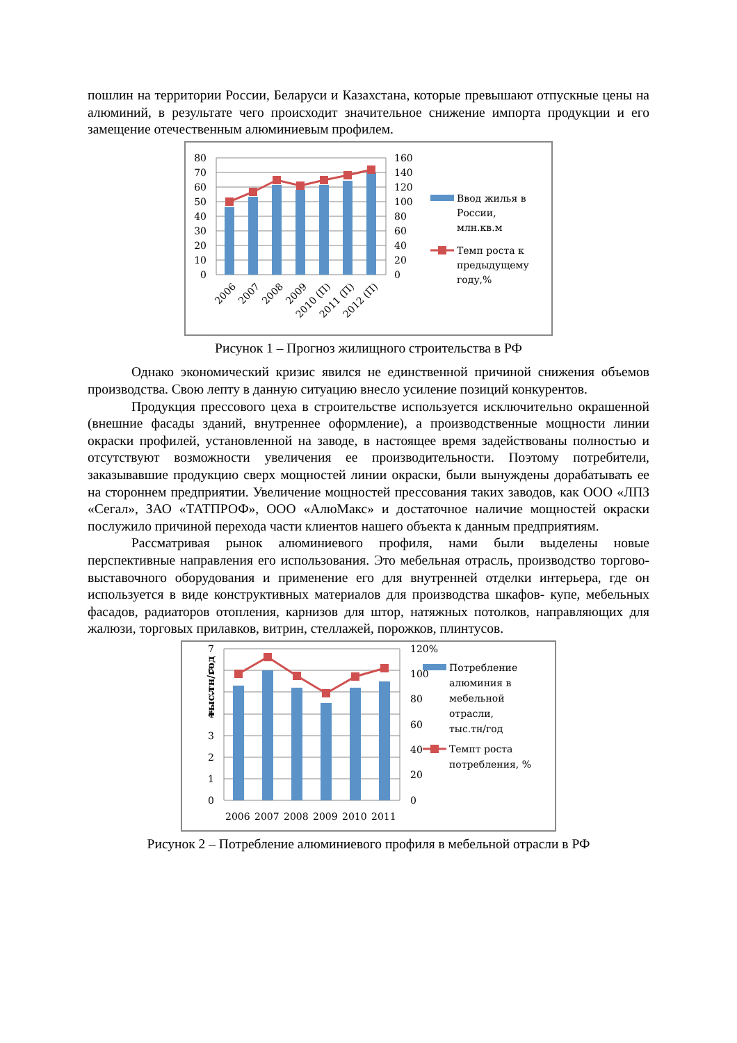пошлин на территории России, Беларуси и Казахстана, которые превышают отпускные цены на алюминий, в результате чего происходит значительное снижение импорта продукции и его замещение отечественным алюминиевым профилем.
80
70
60
50
40
30
20
10
0
160
140
120
100
80
60
40
20
0
2006
2007
2008
2009
2010 (П)
2011 (П)
2012 (П)
Ввод жилья в
России,
млн.кв.м
Темп роста к
предыдущему
году,%
Рисунок 1 – Прогноз жилищного строительства в РФ
Однако экономический кризис явился не единственной причиной снижения объемов производства. Свою лепту в данную ситуацию внесло усиление позиций конкурентов.
Продукция прессового цеха в строительстве используется исключительно окрашенной (внешние фасады зданий, внутреннее оформление), а производственные мощности линии окраски профилей, установленной на заводе, в настоящее время задействованы полностью и отсутствуют возможности увеличения ее производительности. Поэтому потребители, заказывавшие продукцию сверх мощностей линии окраски, были вынуждены дорабатывать ее на стороннем предприятии. Увеличение мощностей прессования таких заводов, как ООО «ЛПЗ «Сегал», ЗАО «ТАТПРОФ», ООО «АлюМакс» и достаточное наличие мощностей окраски послужило причиной перехода части клиентов нашего объекта к данным предприятиям.
Рассматривая рынок алюминиевого профиля, нами были выделены новые перспективные направления его использования. Это мебельная отрасль, производство торгово- выставочного оборудования и применение его для внутренней отделки интерьера, где он используется в виде конструктивных материалов для производства шкафов- купе, мебельных фасадов, радиаторов отопления, карнизов для штор, натяжных потолков, направляющих для жалюзи, торговых прилавков, витрин, стеллажей, порожков, плинтусов.
тыс.тн/год
7
6
5
4
3
2
1
0
120%
100
80
60
40
20
0
2006
2007
2008
2009
2010
2011
Потребление
алюминия в
мебельной
отрасли,
тыс.тн/год
Темпт роста
потребления, %
Рисунок 2 – Потребление алюминиевого профиля в мебельной отрасли в РФ